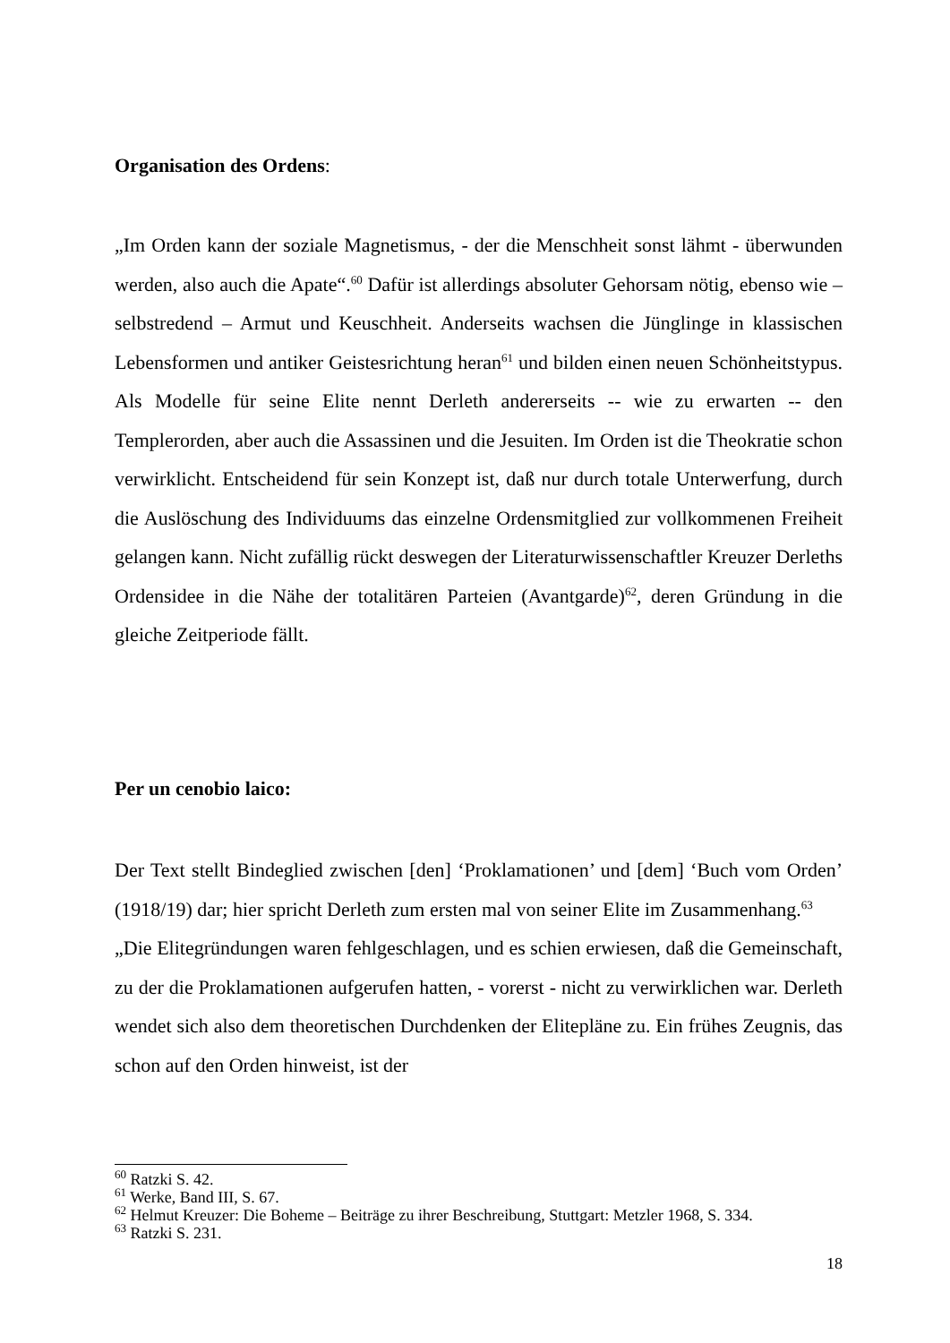Organisation des Ordens:
„Im Orden kann der soziale Magnetismus, - der die Menschheit sonst lähmt - überwunden werden, also auch die Apate“.<sup>60</sup> Dafür ist allerdings absoluter Gehorsam nötig, ebenso wie – selbstredend – Armut und Keuschheit. Anderseits wachsen die Jünglinge in klassischen Lebensformen und antiker Geistesrichtung heran<sup>61</sup> und bilden einen neuen Schönheitstypus. Als Modelle für seine Elite nennt Derleth andererseits -- wie zu erwarten -- den Templerorden, aber auch die Assassinen und die Jesuiten. Im Orden ist die Theokratie schon verwirklicht. Entscheidend für sein Konzept ist, daß nur durch totale Unterwerfung, durch die Auslöschung des Individuums das einzelne Ordensmitglied zur vollkommenen Freiheit gelangen kann. Nicht zufällig rückt deswegen der Literaturwissenschaftler Kreuzer Derleths Ordensidee in die Nähe der totalitären Parteien (Avantgarde)<sup>62</sup>, deren Gründung in die gleiche Zeitperiode fällt.
Per un cenobio laico:
Der Text stellt Bindeglied zwischen [den] ‘Proklamationen’ und [dem] ‘Buch vom Orden’ (1918/19) dar; hier spricht Derleth zum ersten mal von seiner Elite im Zusammenhang.<sup>63</sup>
„Die Elitegründungen waren fehlgeschlagen, und es schien erwiesen, daß die Gemeinschaft, zu der die Proklamationen aufgerufen hatten, - vorerst - nicht zu verwirklichen war. Derleth wendet sich also dem theoretischen Durchdenken der Elitepläne zu. Ein frühes Zeugnis, das schon auf den Orden hinweist, ist der
<sup>60</sup> Ratzki S. 42.
<sup>61</sup> Werke, Band III, S. 67.
<sup>62</sup> Helmut Kreuzer: Die Boheme – Beiträge zu ihrer Beschreibung, Stuttgart: Metzler 1968, S. 334.
<sup>63</sup> Ratzki S. 231.
18